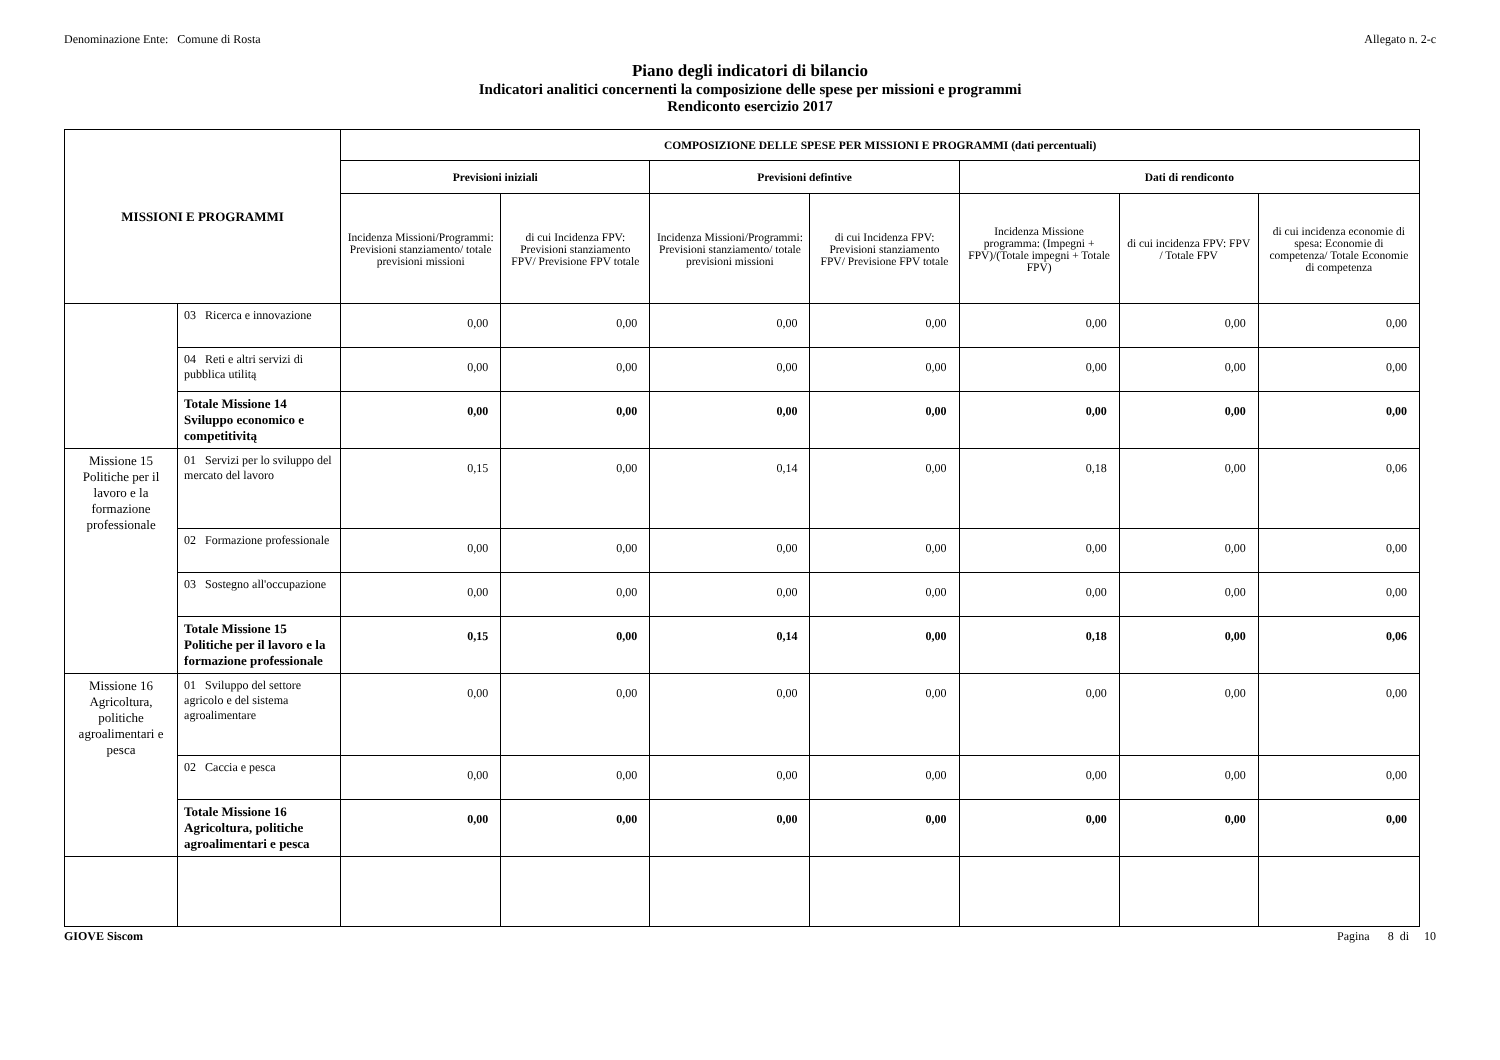Denominazione Ente: Comune di Rosta Allegato n. 2-c
Piano degli indicatori di bilancio
Indicatori analitici concernenti la composizione delle spese per missioni e programmi
Rendiconto esercizio 2017
| MISSIONI E PROGRAMMI | | COMPOSIZIONE DELLE SPESE PER MISSIONI E PROGRAMMI (dati percentuali) | | | | | | |
| --- | --- | --- | --- | --- | --- | --- | --- | --- |
| | | Previsioni iniziali | | Previsioni defintive | | Dati di rendiconto | | |
| | | Incidenza Missioni/Programmi: Previsioni stanziamento/ totale previsioni missioni | di cui Incidenza FPV: Previsioni stanziamento FPV/ Previsione FPV totale | Incidenza Missioni/Programmi: Previsioni stanziamento/ totale previsioni missioni | di cui Incidenza FPV: Previsioni stanziamento FPV/ Previsione FPV totale | Incidenza Missione programma: (Impegni + FPV)/(Totale impegni + Totale FPV) | di cui incidenza FPV: FPV / Totale FPV | di cui incidenza economie di spesa: Economie di competenza/ Totale Economie di competenza |
| | 03 Ricerca e innovazione | 0,00 | 0,00 | 0,00 | 0,00 | 0,00 | 0,00 | 0,00 |
| | 04 Reti e altri servizi di pubblica utilitą | 0,00 | 0,00 | 0,00 | 0,00 | 0,00 | 0,00 | 0,00 |
| | Totale Missione 14 Sviluppo economico e competitivitą | 0,00 | 0,00 | 0,00 | 0,00 | 0,00 | 0,00 | 0,00 |
| Missione 15 Politiche per il lavoro e la formazione professionale | 01 Servizi per lo sviluppo del mercato del lavoro | 0,15 | 0,00 | 0,14 | 0,00 | 0,18 | 0,00 | 0,06 |
| | 02 Formazione professionale | 0,00 | 0,00 | 0,00 | 0,00 | 0,00 | 0,00 | 0,00 |
| | 03 Sostegno all'occupazione | 0,00 | 0,00 | 0,00 | 0,00 | 0,00 | 0,00 | 0,00 |
| | Totale Missione 15 Politiche per il lavoro e la formazione professionale | 0,15 | 0,00 | 0,14 | 0,00 | 0,18 | 0,00 | 0,06 |
| Missione 16 Agricoltura, politiche agroalimentari e pesca | 01 Sviluppo del settore agricolo e del sistema agroalimentare | 0,00 | 0,00 | 0,00 | 0,00 | 0,00 | 0,00 | 0,00 |
| | 02 Caccia e pesca | 0,00 | 0,00 | 0,00 | 0,00 | 0,00 | 0,00 | 0,00 |
| | Totale Missione 16 Agricoltura, politiche agroalimentari e pesca | 0,00 | 0,00 | 0,00 | 0,00 | 0,00 | 0,00 | 0,00 |
GIOVE Siscom Pagina 8 di 10